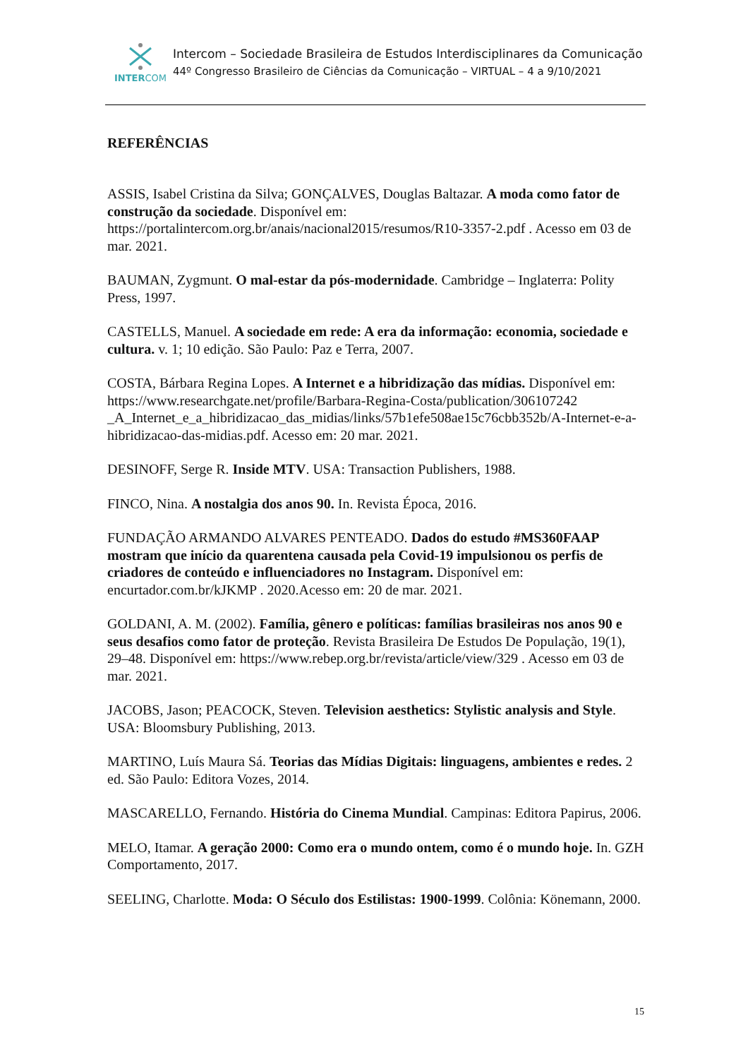INTERCOM
Intercom – Sociedade Brasileira de Estudos Interdisciplinares da Comunicação
44º Congresso Brasileiro de Ciências da Comunicação – VIRTUAL – 4 a 9/10/2021
REFERÊNCIAS
ASSIS, Isabel Cristina da Silva; GONÇALVES, Douglas Baltazar. A moda como fator de construção da sociedade. Disponível em: https://portalintercom.org.br/anais/nacional2015/resumos/R10-3357-2.pdf . Acesso em 03 de mar. 2021.
BAUMAN, Zygmunt. O mal-estar da pós-modernidade. Cambridge – Inglaterra: Polity Press, 1997.
CASTELLS, Manuel. A sociedade em rede: A era da informação: economia, sociedade e cultura. v. 1; 10 edição. São Paulo: Paz e Terra, 2007.
COSTA, Bárbara Regina Lopes. A Internet e a hibridização das mídias. Disponível em: https://www.researchgate.net/profile/Barbara-Regina-Costa/publication/306107242 _A_Internet_e_a_hibridizacao_das_midias/links/57b1efe508ae15c76cbb352b/A-Internet-e-a-hibridizacao-das-midias.pdf. Acesso em: 20 mar. 2021.
DESINOFF, Serge R. Inside MTV. USA: Transaction Publishers, 1988.
FINCO, Nina. A nostalgia dos anos 90. In. Revista Época, 2016.
FUNDAÇÃO ARMANDO ALVARES PENTEADO. Dados do estudo #MS360FAAP mostram que início da quarentena causada pela Covid-19 impulsionou os perfis de criadores de conteúdo e influenciadores no Instagram. Disponível em: encurtador.com.br/kJKMP . 2020.Acesso em: 20 de mar. 2021.
GOLDANI, A. M. (2002). Família, gênero e políticas: famílias brasileiras nos anos 90 e seus desafios como fator de proteção. Revista Brasileira De Estudos De População, 19(1), 29–48. Disponível em: https://www.rebep.org.br/revista/article/view/329 . Acesso em 03 de mar. 2021.
JACOBS, Jason; PEACOCK, Steven. Television aesthetics: Stylistic analysis and Style. USA: Bloomsbury Publishing, 2013.
MARTINO, Luís Maura Sá. Teorias das Mídias Digitais: linguagens, ambientes e redes. 2 ed. São Paulo: Editora Vozes, 2014.
MASCARELLO, Fernando. História do Cinema Mundial. Campinas: Editora Papirus, 2006.
MELO, Itamar. A geração 2000: Como era o mundo ontem, como é o mundo hoje. In. GZH Comportamento, 2017.
SEELING, Charlotte. Moda: O Século dos Estilistas: 1900-1999. Colônia: Könemann, 2000.
15